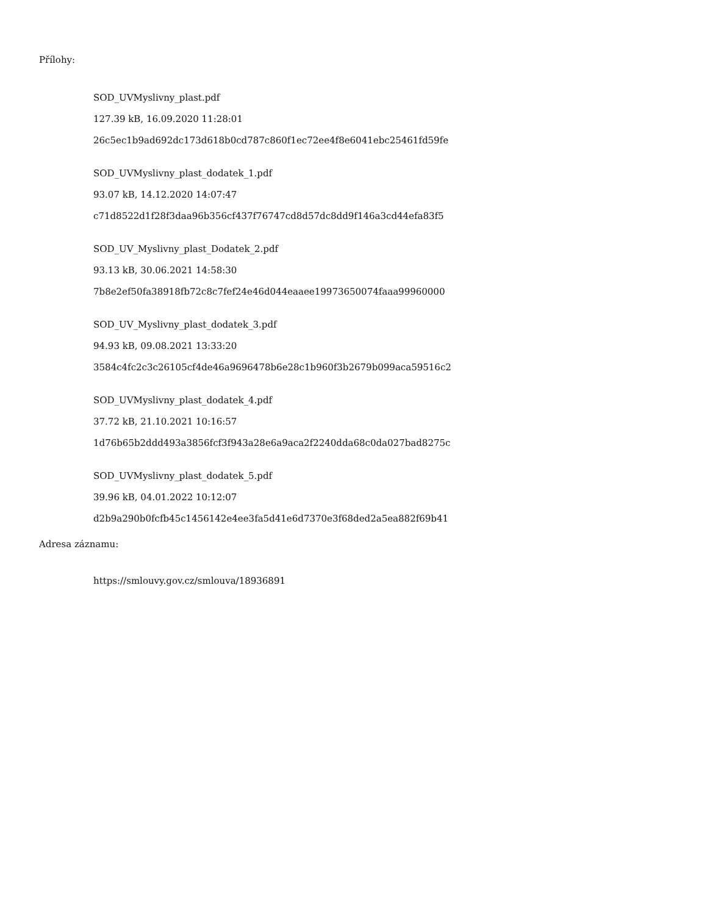Přílohy:
SOD_UVMyslivny_plast.pdf
127.39 kB, 16.09.2020 11:28:01
26c5ec1b9ad692dc173d618b0cd787c860f1ec72ee4f8e6041ebc25461fd59fe
SOD_UVMyslivny_plast_dodatek_1.pdf
93.07 kB, 14.12.2020 14:07:47
c71d8522d1f28f3daa96b356cf437f76747cd8d57dc8dd9f146a3cd44efa83f5
SOD_UV_Myslivny_plast_Dodatek_2.pdf
93.13 kB, 30.06.2021 14:58:30
7b8e2ef50fa38918fb72c8c7fef24e46d044eaaee19973650074faaa99960000
SOD_UV_Myslivny_plast_dodatek_3.pdf
94.93 kB, 09.08.2021 13:33:20
3584c4fc2c3c26105cf4de46a9696478b6e28c1b960f3b2679b099aca59516c2
SOD_UVMyslivny_plast_dodatek_4.pdf
37.72 kB, 21.10.2021 10:16:57
1d76b65b2ddd493a3856fcf3f943a28e6a9aca2f2240dda68c0da027bad8275c
SOD_UVMyslivny_plast_dodatek_5.pdf
39.96 kB, 04.01.2022 10:12:07
d2b9a290b0fcfb45c1456142e4ee3fa5d41e6d7370e3f68ded2a5ea882f69b41
Adresa záznamu:
https://smlouvy.gov.cz/smlouva/18936891